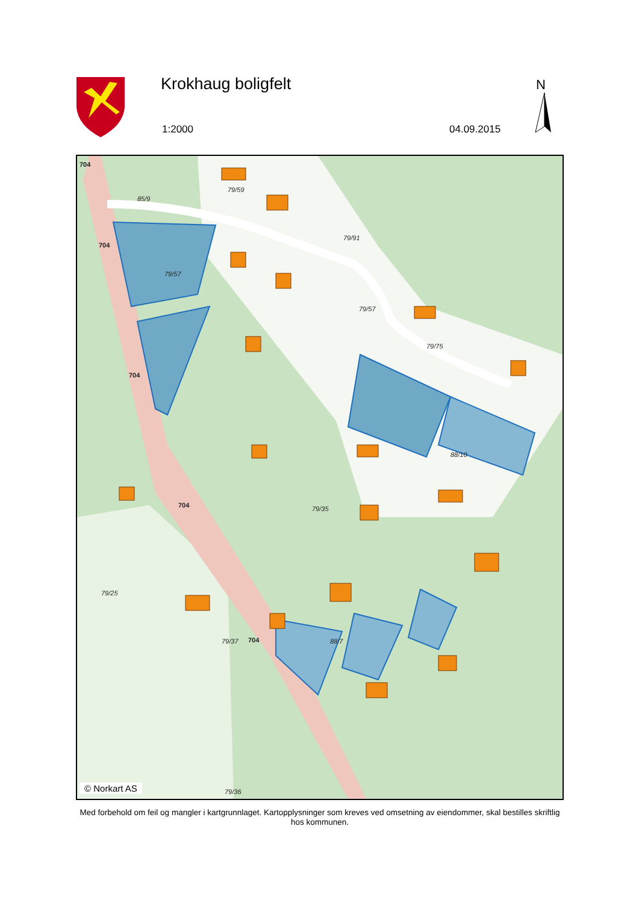Krokhaug boligfelt
1:2000 04.09.2015
N
704
704
704
704
704
79/59
85/9
79/57
79/91
79/57
79/35
79/75
88/10
79/25
79/37
88/7
79/36
© Norkart AS
Med forbehold om feil og mangler i kartgrunnlaget. Kartopplysninger som kreves ved omsetning av eiendommer, skal bestilles skriftlig hos kommunen.